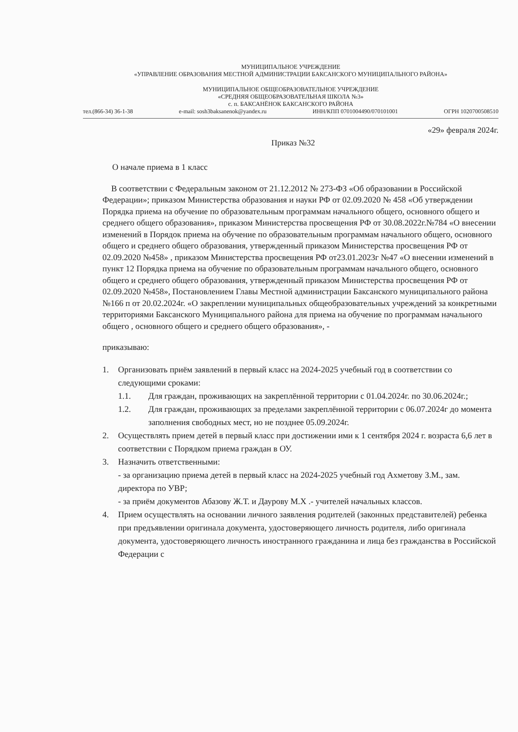МУНИЦИПАЛЬНОЕ УЧРЕЖДЕНИЕ
«УПРАВЛЕНИЕ ОБРАЗОВАНИЯ МЕСТНОЙ АДМИНИСТРАЦИИ БАКСАНСКОГО МУНИЦИПАЛЬНОГО РАЙОНА»
МУНИЦИПАЛЬНОЕ ОБЩЕОБРАЗОВАТЕЛЬНОЕ УЧРЕЖДЕНИЕ
«СРЕДНЯЯ ОБЩЕОБРАЗОВАТЕЛЬНАЯ ШКОЛА №3»
с. п. БАКСАНЁНОК БАКСАНСКОГО РАЙОНА
тел.(866-34) 36-1-38 e-mail: sosh3baksanenok@yandex.ru ИНН/КПП 0701004490/070101001 ОГРН 1020700508510
«29» февраля 2024г.
Приказ №32
О начале приема в 1 класс
В соответствии с Федеральным законом от 21.12.2012 № 273-ФЗ «Об образовании в Российской Федерации»; приказом Министерства образования и науки РФ от 02.09.2020 № 458 «Об утверждении Порядка приема на обучение по образовательным программам начального общего, основного общего и среднего общего образования», приказом Министерства просвещения РФ от 30.08.2022г.№784 «О внесении изменений в Порядок приема на обучение по образовательным программам начального общего, основного общего и среднего общего образования, утвержденный приказом Министерства просвещения РФ от 02.09.2020 №458» , приказом Министерства просвещения РФ от23.01.2023г №47 «О внесении изменений в пункт 12 Порядка приема на обучение по образовательным программам начального общего, основного общего и среднего общего образования, утвержденный приказом Министерства просвещения РФ от 02.09.2020 №458», Постановлением Главы Местной администрации Баксанского муниципального района №166 п от 20.02.2024г. «О закреплении муниципальных общеобразовательных учреждений за конкретными территориями Баксанского Муниципального района для приема на обучение по программам начального общего , основного общего и среднего общего образования», -
приказываю:
1. Организовать приём заявлений в первый класс на 2024-2025 учебный год в соответствии со следующими сроками:
1.1. Для граждан, проживающих на закреплённой территории с 01.04.2024г. по 30.06.2024г.;
1.2. Для граждан, проживающих за пределами закреплённой территории с 06.07.2024г до момента заполнения свободных мест, но не позднее 05.09.2024г.
2. Осуществлять прием детей в первый класс при достижении ими к 1 сентября 2024 г. возраста 6,6 лет в соответствии с Порядком приема граждан в ОУ.
3. Назначить ответственными:
- за организацию приема детей в первый класс на 2024-2025 учебный год Ахметову З.М., зам. директора по УВР;
- за приём документов Абазову Ж.Т. и Даурову М.Х .- учителей начальных классов.
4. Прием осуществлять на основании личного заявления родителей (законных представителей) ребенка при предъявлении оригинала документа, удостоверяющего личность родителя, либо оригинала документа, удостоверяющего личность иностранного гражданина и лица без гражданства в Российской Федерации с